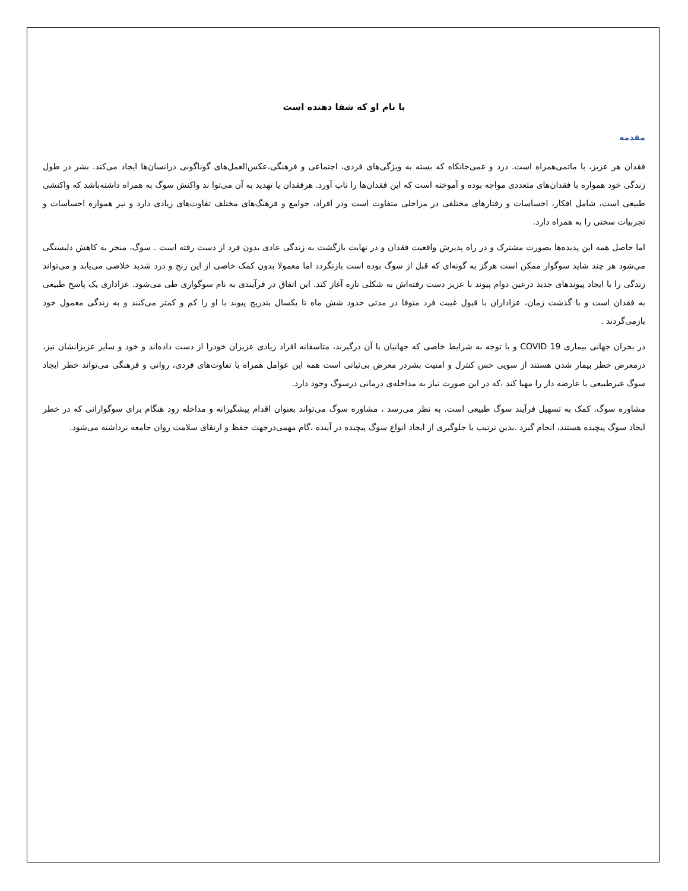با نام او که شفا دهنده است
مقدمه
فقدان هر عزیز، با ماتمی‌همراه است. درد و غمی‌جانکاه که بسته به ویژگی‌های فردی، اجتماعی و فرهنگی،عکس‌العمل‌های گوناگونی درانسان‌ها ایجاد می‌کند. بشر در طول زندگی خود همواره با فقدان‌های متعددی مواجه بوده و آموخته است که این فقدان‌ها را تاب آورد. هرفقدان یا تهدید به آن می‌توا ند واکنش سوگ به همراه داشته‌باشد که واکنشی طبیعی است، شامل افکار، احساسات و رفتارهای مختلفی در مراحلی متفاوت است ودر افراد، جوامع و فرهنگ‌های مختلف تفاوت‌های زیادی دارد و نیز همواره احساسات و تجربیات سختی را به همراه دارد.
اما حاصل همه این پدیده‌ها بصورت مشترک و در راه پذیرش واقعیت فقدان و در نهایت بازگشت به زندگی عادی بدون فرد از دست رفته است . سوگ، منجر به کاهش دلبستگی می‌شود هر چند شاید سوگوار ممکن است هرگز به گونه‌ای که قبل از سوگ بوده است بازنگردد اما معمولا بدون کمک خاصی از این رنج و درد شدید خلاصی می‌یابد و می‌تواند زندگی را با ایجاد پیوندهای جدید درعین دوام پیوند با عزیز دست رفته‌اش به شکلی تازه آغاز کند. این اتفاق در فرآیندی به نام سوگواری طی می‌شود. عزاداری یک پاسخ طبیعی به فقدان است و با گذشت زمان، عزاداران با قبول غیبت فرد متوفا در مدتی حدود شش ماه تا یکسال بتدریج پیوند با او را کم و کمتر می‌کنند و به زندگی معمول خود بازمی‌گردند .
در بحران جهانی بیماری COVID 19 و با توجه به شرایط خاصی که جهانیان با آن درگیرند، متاسفانه افراد زیادی عزیزان خودرا از دست داده‌اند و خود و سایر عزیزانشان نیز، درمعرض خطر بیمار شدن هستند از سویی حس کنترل و امنیت بشردر معرض بی‌ثباتی است همه این عوامل همراه با تفاوت‌های فردی، روانی و فرهنگی می‌تواند خطر ایجاد سوگ غیرطبیعی یا عارضه دار را مهیا کند ،که در این صورت نیاز به مداخله‌ی درمانی درسوگ وجود دارد.
مشاوره سوگ، کمک به تسهیل فرآیند سوگ طبیعی است. به نظر می‌رسد ، مشاوره سوگ می‌تواند بعنوان اقدام پیشگیرانه و مداخله زود هنگام برای سوگوارانی که در خطر ایجاد سوگ پیچیده هستند، انجام گیرد .بدین ترتیب با جلوگیری از ایجاد انواع سوگ پیچیده در آینده ،گام مهمی‌درجهت حفظ و ارتقای سلامت روان جامعه برداشته می‌شود.